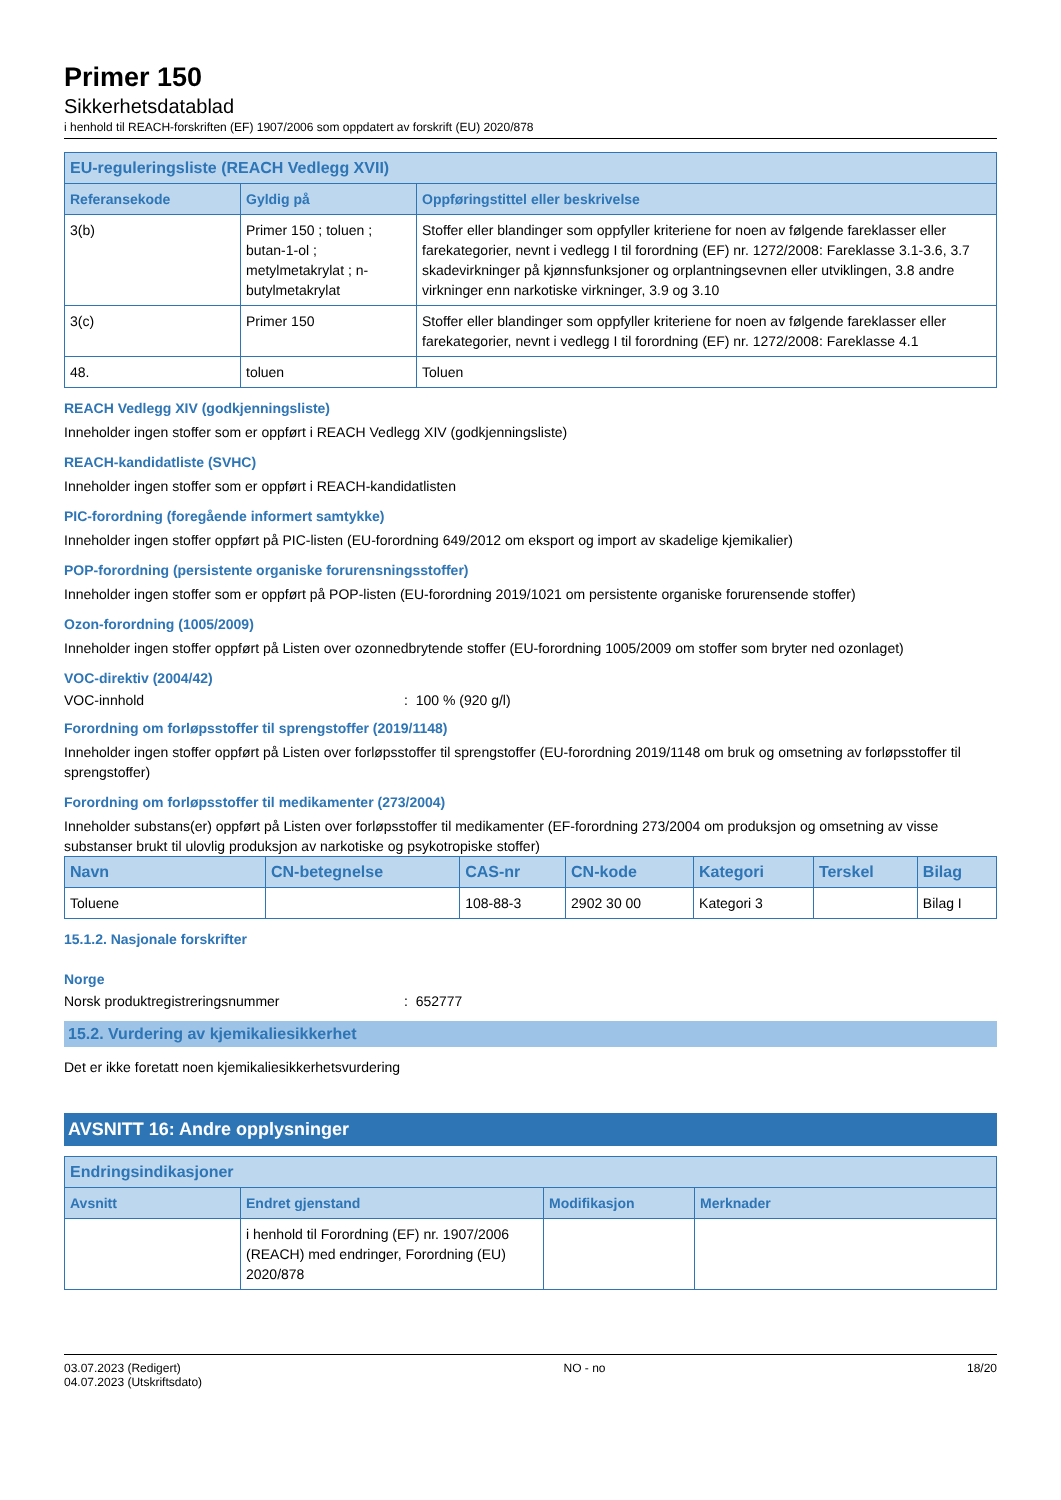Primer 150
Sikkerhetsdatablad
i henhold til REACH-forskriften (EF) 1907/2006 som oppdatert av forskrift (EU) 2020/878
| EU-reguleringsliste (REACH Vedlegg XVII) | | |
| --- | --- | --- |
| Referansekode | Gyldig på | Oppføringstittel eller beskrivelse |
| 3(b) | Primer 150 ; toluen ; butan-1-ol ; metylmetakrylat ; n-butylmetakrylat | Stoffer eller blandinger som oppfyller kriteriene for noen av følgende fareklasser eller farekategorier, nevnt i vedlegg I til forordning (EF) nr. 1272/2008: Fareklasse 3.1-3.6, 3.7 skadevirkninger på kjønnsfunksjoner og orplantningsevnen eller utviklingen, 3.8 andre virkninger enn narkotiske virkninger, 3.9 og 3.10 |
| 3(c) | Primer 150 | Stoffer eller blandinger som oppfyller kriteriene for noen av følgende fareklasser eller farekategorier, nevnt i vedlegg I til forordning (EF) nr. 1272/2008: Fareklasse 4.1 |
| 48. | toluen | Toluen |
REACH Vedlegg XIV (godkjenningsliste)
Inneholder ingen stoffer som er oppført i REACH Vedlegg XIV (godkjenningsliste)
REACH-kandidatliste (SVHC)
Inneholder ingen stoffer som er oppført i REACH-kandidatlisten
PIC-forordning (foregående informert samtykke)
Inneholder ingen stoffer oppført på PIC-listen (EU-forordning 649/2012 om eksport og import av skadelige kjemikalier)
POP-forordning (persistente organiske forurensningsstoffer)
Inneholder ingen stoffer som er oppført på POP-listen (EU-forordning 2019/1021 om persistente organiske forurensende stoffer)
Ozon-forordning (1005/2009)
Inneholder ingen stoffer oppført på Listen over ozonnedbrytende stoffer (EU-forordning 1005/2009 om stoffer som bryter ned ozonlaget)
VOC-direktiv (2004/42)
VOC-innhold: 100 % (920 g/l)
Forordning om forløpsstoffer til sprengstoffer (2019/1148)
Inneholder ingen stoffer oppført på Listen over forløpsstoffer til sprengstoffer (EU-forordning 2019/1148 om bruk og omsetning av forløpsstoffer til sprengstoffer)
Forordning om forløpsstoffer til medikamenter (273/2004)
Inneholder substans(er) oppført på Listen over forløpsstoffer til medikamenter (EF-forordning 273/2004 om produksjon og omsetning av visse substanser brukt til ulovlig produksjon av narkotiske og psykotropiske stoffer)
| Navn | CN-betegnelse | CAS-nr | CN-kode | Kategori | Terskel | Bilag |
| --- | --- | --- | --- | --- | --- | --- |
| Toluene | | 108-88-3 | 2902 30 00 | Kategori 3 | | Bilag I |
15.1.2. Nasjonale forskrifter
Norge
Norsk produktregistreringsnummer: 652777
15.2. Vurdering av kjemikaliesikkerhet
Det er ikke foretatt noen kjemikaliesikkerhetsvurdering
AVSNITT 16: Andre opplysninger
| Endringsindikasjoner | | | |
| --- | --- | --- | --- |
| Avsnitt | Endret gjenstand | Modifikasjon | Merknader |
| | i henhold til Forordning (EF) nr. 1907/2006 (REACH) med endringer, Forordning (EU) 2020/878 | | |
03.07.2023 (Redigert)
04.07.2023 (Utskriftsdato)
NO - no 18/20